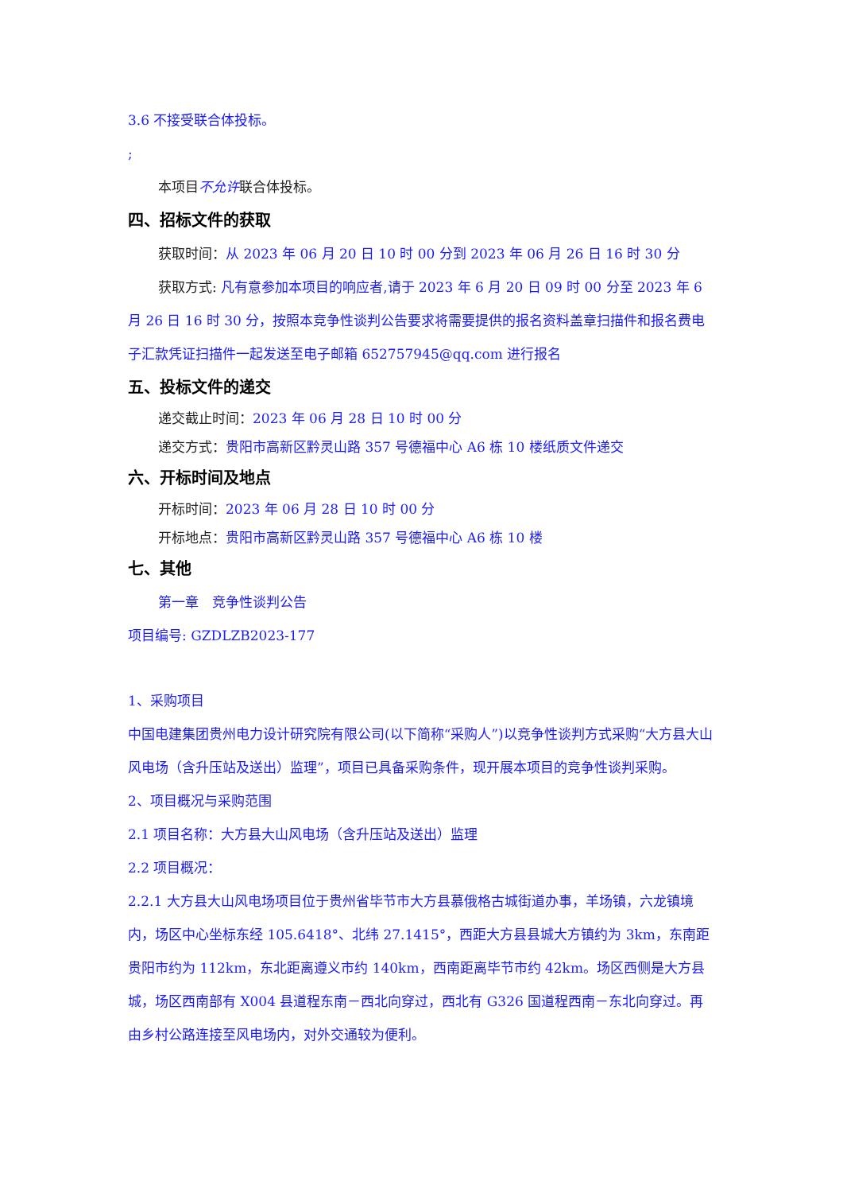3.6 不接受联合体投标。
;
本项目不允许联合体投标。
四、招标文件的获取
获取时间：从 2023 年 06 月 20 日 10 时 00 分到 2023 年 06 月 26 日 16 时 30 分
获取方式: 凡有意参加本项目的响应者,请于 2023 年 6 月 20 日 09 时 00 分至 2023 年 6 月 26 日 16 时 30 分，按照本竞争性谈判公告要求将需要提供的报名资料盖章扫描件和报名费电子汇款凭证扫描件一起发送至电子邮箱 652757945@qq.com 进行报名
五、投标文件的递交
递交截止时间：2023 年 06 月 28 日 10 时 00 分
递交方式：贵阳市高新区黔灵山路 357 号德福中心 A6 栋 10 楼纸质文件递交
六、开标时间及地点
开标时间：2023 年 06 月 28 日 10 时 00 分
开标地点：贵阳市高新区黔灵山路 357 号德福中心 A6 栋 10 楼
七、其他
第一章　竞争性谈判公告
项目编号: GZDLZB2023-177
1、采购项目
中国电建集团贵州电力设计研究院有限公司(以下简称“采购人”)以竞争性谈判方式采购“大方县大山风电场（含升压站及送出）监理”，项目已具备采购条件，现开展本项目的竞争性谈判采购。
2、项目概况与采购范围
2.1 项目名称：大方县大山风电场（含升压站及送出）监理
2.2 项目概况：
2.2.1 大方县大山风电场项目位于贵州省毕节市大方县慕俄格古城街道办事，羊场镇，六龙镇境内，场区中心坐标东经 105.6418°、北纬 27.1415°，西距大方县县城大方镇约为 3km，东南距贵阳市约为 112km，东北距离遵义市约 140km，西南距离毕节市约 42km。场区西侧是大方县城，场区西南部有 X004 县道程东南－西北向穿过，西北有 G326 国道程西南－东北向穿过。再由乡村公路连接至风电场内，对外交通较为便利。